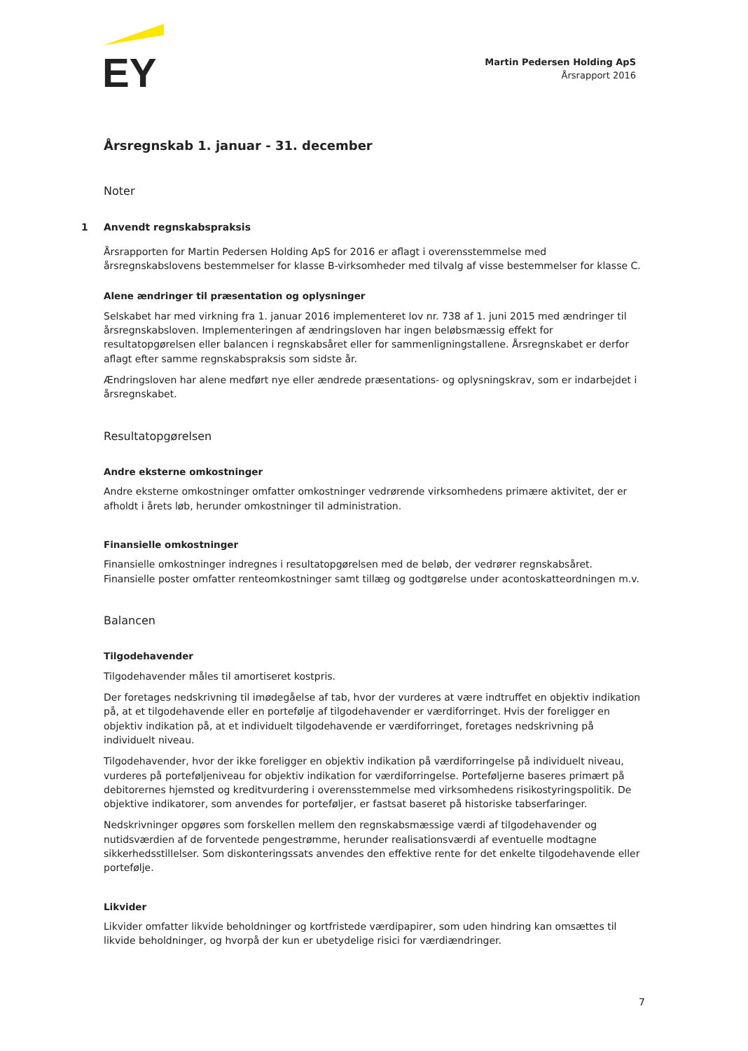EY
Martin Pedersen Holding ApS
Årsrapport 2016
Årsregnskab 1. januar - 31. december
Noter
1 Anvendt regnskabspraksis
Årsrapporten for Martin Pedersen Holding ApS for 2016 er aflagt i overensstemmelse med årsregnskabslovens bestemmelser for klasse B-virksomheder med tilvalg af visse bestemmelser for klasse C.
Alene ændringer til præsentation og oplysninger
Selskabet har med virkning fra 1. januar 2016 implementeret lov nr. 738 af 1. juni 2015 med ændringer til årsregnskabsloven. Implementeringen af ændringsloven har ingen beløbsmæssig effekt for resultatopgørelsen eller balancen i regnskabsåret eller for sammenligningstallene. Årsregnskabet er derfor aflagt efter samme regnskabspraksis som sidste år.
Ændringsloven har alene medført nye eller ændrede præsentations- og oplysningskrav, som er indarbejdet i årsregnskabet.
Resultatopgørelsen
Andre eksterne omkostninger
Andre eksterne omkostninger omfatter omkostninger vedrørende virksomhedens primære aktivitet, der er afholdt i årets løb, herunder omkostninger til administration.
Finansielle omkostninger
Finansielle omkostninger indregnes i resultatopgørelsen med de beløb, der vedrører regnskabsåret. Finansielle poster omfatter renteomkostninger samt tillæg og godtgørelse under acontoskatteordningen m.v.
Balancen
Tilgodehavender
Tilgodehavender måles til amortiseret kostpris.
Der foretages nedskrivning til imødegåelse af tab, hvor der vurderes at være indtruffet en objektiv indikation på, at et tilgodehavende eller en portefølje af tilgodehavender er værdiforringet. Hvis der foreligger en objektiv indikation på, at et individuelt tilgodehavende er værdiforringet, foretages nedskrivning på individuelt niveau.
Tilgodehavender, hvor der ikke foreligger en objektiv indikation på værdiforringelse på individuelt niveau, vurderes på porteføljeniveau for objektiv indikation for værdiforringelse. Porteføljerne baseres primært på debitorernes hjemsted og kreditvurdering i overensstemmelse med virksomhedens risikostyringspolitik. De objektive indikatorer, som anvendes for porteføljer, er fastsat baseret på historiske tabserfaringer.
Nedskrivninger opgøres som forskellen mellem den regnskabsmæssige værdi af tilgodehavender og nutidsværdien af de forventede pengestrømme, herunder realisationsværdi af eventuelle modtagne sikkerhedsstillelser. Som diskonteringssats anvendes den effektive rente for det enkelte tilgodehavende eller portefølje.
Likvider
Likvider omfatter likvide beholdninger og kortfristede værdipapirer, som uden hindring kan omsættes til likvide beholdninger, og hvorpå der kun er ubetydelige risici for værdiændringer.
7